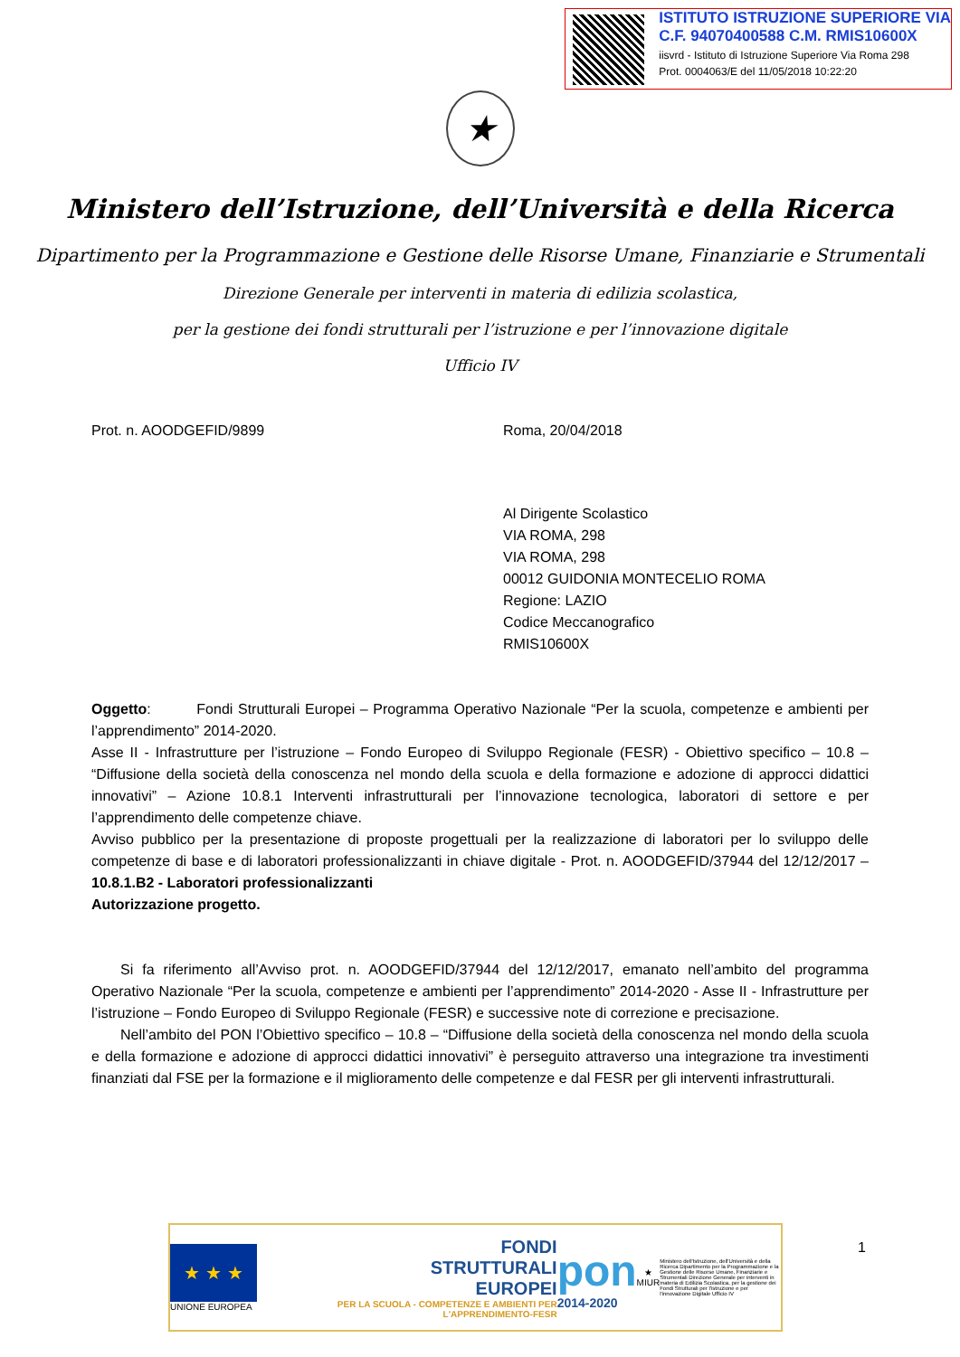ISTITUTO ISTRUZIONE SUPERIORE VIA
C.F. 94070400588 C.M. RMIS10600X
iisvrd - Istituto di Istruzione Superiore Via Roma 298
Prot. 0004063/E del 11/05/2018 10:22:20
★
Ministero dell’Istruzione, dell’Università e della Ricerca
Dipartimento per la Programmazione e Gestione delle Risorse Umane, Finanziarie e Strumentali
Direzione Generale per interventi in materia di edilizia scolastica,
per la gestione dei fondi strutturali per l’istruzione e per l’innovazione digitale
Ufficio IV
Prot. n. AOODGEFID/9899 Roma, 20/04/2018
Al Dirigente Scolastico
VIA ROMA, 298
VIA ROMA, 298
00012 GUIDONIA MONTECELIO ROMA
Regione: LAZIO
Codice Meccanografico
RMIS10600X
Oggetto: Fondi Strutturali Europei – Programma Operativo Nazionale “Per la scuola, competenze e ambienti per l’apprendimento” 2014-2020.
Asse II - Infrastrutture per l’istruzione – Fondo Europeo di Sviluppo Regionale (FESR) - Obiettivo specifico – 10.8 – “Diffusione della società della conoscenza nel mondo della scuola e della formazione e adozione di approcci didattici innovativi” – Azione 10.8.1 Interventi infrastrutturali per l’innovazione tecnologica, laboratori di settore e per l’apprendimento delle competenze chiave.
Avviso pubblico per la presentazione di proposte progettuali per la realizzazione di laboratori per lo sviluppo delle competenze di base e di laboratori professionalizzanti in chiave digitale - Prot. n. AOODGEFID/37944 del 12/12/2017 – 10.8.1.B2 - Laboratori professionalizzanti
Autorizzazione progetto.
Si fa riferimento all’Avviso prot. n. AOODGEFID/37944 del 12/12/2017, emanato nell’ambito del programma Operativo Nazionale “Per la scuola, competenze e ambienti per l’apprendimento” 2014-2020 - Asse II - Infrastrutture per l’istruzione – Fondo Europeo di Sviluppo Regionale (FESR) e successive note di correzione e precisazione.
Nell’ambito del PON l’Obiettivo specifico – 10.8 – “Diffusione della società della conoscenza nel mondo della scuola e della formazione e adozione di approcci didattici innovativi” è perseguito attraverso una integrazione tra investimenti finanziati dal FSE per la formazione e il miglioramento delle competenze e dal FESR per gli interventi infrastrutturali.
★ ★ ★
UNIONE EUROPEA
FONDI
STRUTTURALI
EUROPEI
PER LA SCUOLA - COMPETENZE E AMBIENTI PER L'APPRENDIMENTO-FESR
pon
2014-2020
★
MIUR
Ministero dell'Istruzione, dell'Università e della Ricerca Dipartimento per la Programmazione e la Gestione delle Risorse Umane, Finanziarie e Strumentali Direzione Generale per interventi in materia di Edilizia Scolastica, per la gestione dei Fondi Strutturali per l'istruzione e per l'innovazione Digitale Ufficio IV
1